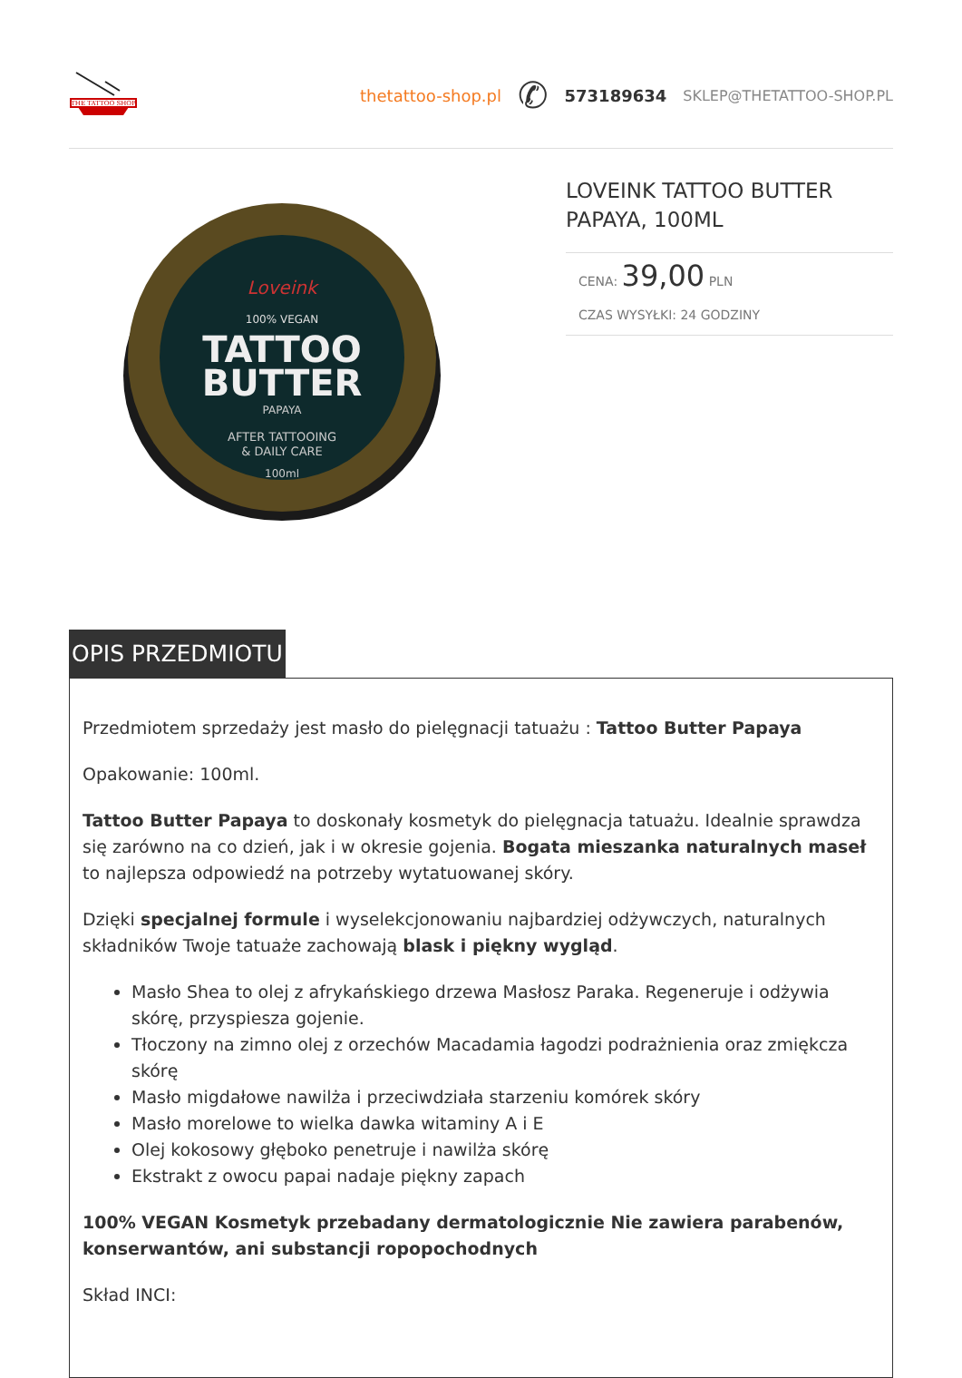THE TATTOO SHOP
thetattoo-shop.pl ✆ 573189634 SKLEP@THETATTOO-SHOP.PL
Loveink
100% VEGAN
TATTOO
BUTTER
PAPAYA
AFTER TATTOOING
& DAILY CARE
100ml
LOVEINK TATTOO BUTTER PAPAYA, 100ML
CENA: 39,00 PLN
CZAS WYSYŁKI: 24 GODZINY
OPIS PRZEDMIOTU
Przedmiotem sprzedaży jest masło do pielęgnacji tatuażu : Tattoo Butter Papaya
Opakowanie: 100ml.
Tattoo Butter Papaya to doskonały kosmetyk do pielęgnacja tatuażu. Idealnie sprawdza się zarówno na co dzień, jak i w okresie gojenia. Bogata mieszanka naturalnych maseł to najlepsza odpowiedź na potrzeby wytatuowanej skóry.
Dzięki specjalnej formule i wyselekcjonowaniu najbardziej odżywczych, naturalnych składników Twoje tatuaże zachowają blask i piękny wygląd.
Masło Shea to olej z afrykańskiego drzewa Masłosz Paraka. Regeneruje i odżywia skórę, przyspiesza gojenie.
Tłoczony na zimno olej z orzechów Macadamia łagodzi podrażnienia oraz zmiękcza skórę
Masło migdałowe nawilża i przeciwdziała starzeniu komórek skóry
Masło morelowe to wielka dawka witaminy A i E
Olej kokosowy głęboko penetruje i nawilża skórę
Ekstrakt z owocu papai nadaje piękny zapach
100% VEGAN Kosmetyk przebadany dermatologicznie Nie zawiera parabenów, konserwantów, ani substancji ropopochodnych
Skład INCI: